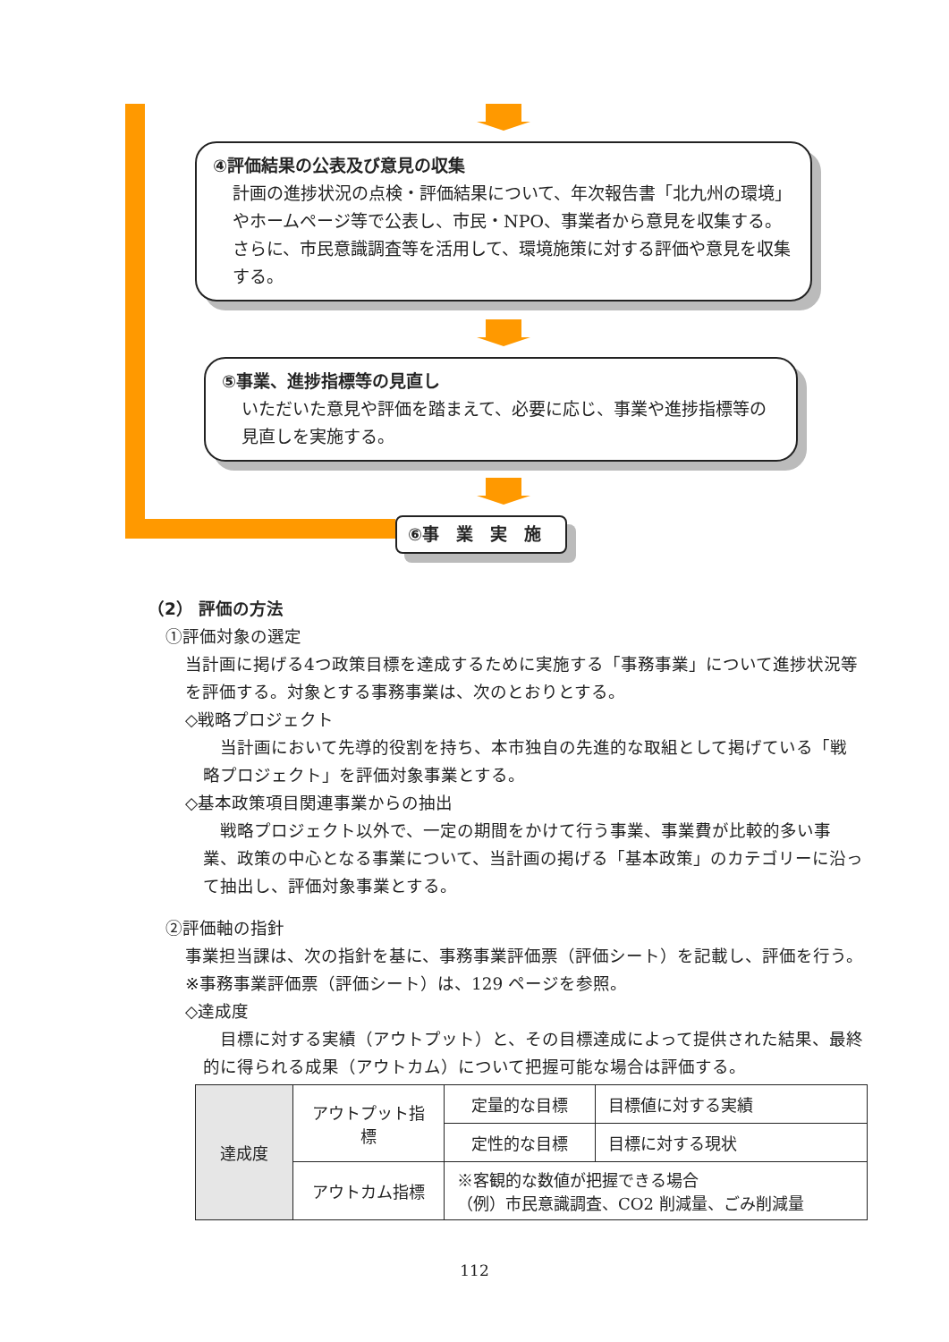④評価結果の公表及び意見の収集
計画の進捗状況の点検・評価結果について、年次報告書「北九州の環境」やホームページ等で公表し、市民・NPO、事業者から意見を収集する。
さらに、市民意識調査等を活用して、環境施策に対する評価や意見を収集する。
⑤事業、進捗指標等の見直し
いただいた意見や評価を踏まえて、必要に応じ、事業や進捗指標等の見直しを実施する。
⑥事　業　実　施
（2） 評価の方法
①評価対象の選定
当計画に掲げる4つ政策目標を達成するために実施する「事務事業」について進捗状況等を評価する。対象とする事務事業は、次のとおりとする。
◇戦略プロジェクト
　当計画において先導的役割を持ち、本市独自の先進的な取組として掲げている「戦略プロジェクト」を評価対象事業とする。
◇基本政策項目関連事業からの抽出
　戦略プロジェクト以外で、一定の期間をかけて行う事業、事業費が比較的多い事業、政策の中心となる事業について、当計画の掲げる「基本政策」のカテゴリーに沿って抽出し、評価対象事業とする。
②評価軸の指針
事業担当課は、次の指針を基に、事務事業評価票（評価シート）を記載し、評価を行う。
※事務事業評価票（評価シート）は、129 ページを参照。
◇達成度
　目標に対する実績（アウトプット）と、その目標達成によって提供された結果、最終的に得られる成果（アウトカム）について把握可能な場合は評価する。
| 達成度 | アウトプット指標 | 定量的な目標 | 目標値に対する実績 |
| | | 定性的な目標 | 目標に対する現状 |
| | アウトカム指標 | ※客観的な数値が把握できる場合 （例）市民意識調査、CO2 削減量、ごみ削減量 | |
112